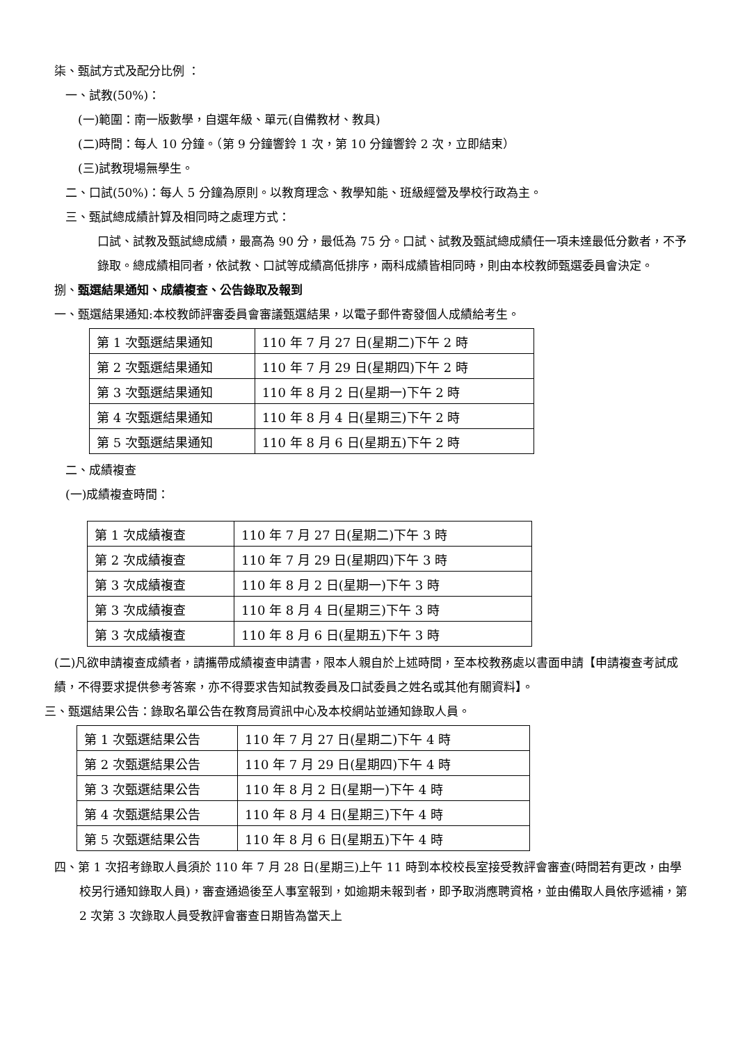柒、甄試方式及配分比例 ：
一、試教(50%)：
(一)範圍：南一版數學，自選年級、單元(自備教材、教具)
(二)時間：每人 10 分鐘。（第 9 分鐘響鈴 1 次，第 10 分鐘響鈴 2 次，立即結束）
(三)試教現場無學生。
二、口試(50%)：每人 5 分鐘為原則。以教育理念、教學知能、班級經營及學校行政為主。
三、甄試總成績計算及相同時之處理方式：
口試、試教及甄試總成績，最高為 90 分，最低為 75 分。口試、試教及甄試總成績任一項未達最低分數者，不予錄取。總成績相同者，依試教、口試等成績高低排序，兩科成績皆相同時，則由本校教師甄選委員會決定。
捌、甄選結果通知、成績複查、公告錄取及報到
一、甄選結果通知:本校教師評審委員會審議甄選結果，以電子郵件寄發個人成績給考生。
| 第 1 次甄選結果通知 | 110 年 7 月 27 日(星期二)下午 2 時 |
| 第 2 次甄選結果通知 | 110 年 7 月 29 日(星期四)下午 2 時 |
| 第 3 次甄選結果通知 | 110 年 8 月 2 日(星期一)下午 2 時 |
| 第 4 次甄選結果通知 | 110 年 8 月 4 日(星期三)下午 2 時 |
| 第 5 次甄選結果通知 | 110 年 8 月 6 日(星期五)下午 2 時 |
二、成績複查
(一)成績複查時間：
| 第 1 次成績複查 | 110 年 7 月 27 日(星期二)下午 3 時 |
| 第 2 次成績複查 | 110 年 7 月 29 日(星期四)下午 3 時 |
| 第 3 次成績複查 | 110 年 8 月 2 日(星期一)下午 3 時 |
| 第 3 次成績複查 | 110 年 8 月 4 日(星期三)下午 3 時 |
| 第 3 次成績複查 | 110 年 8 月 6 日(星期五)下午 3 時 |
(二)凡欲申請複查成績者，請攜帶成績複查申請書，限本人親自於上述時間，至本校教務處以書面申請【申請複查考試成績，不得要求提供參考答案，亦不得要求告知試教委員及口試委員之姓名或其他有關資料】。
三、甄選結果公告：錄取名單公告在教育局資訊中心及本校網站並通知錄取人員。
| 第 1 次甄選結果公告 | 110 年 7 月 27 日(星期二)下午 4 時 |
| 第 2 次甄選結果公告 | 110 年 7 月 29 日(星期四)下午 4 時 |
| 第 3 次甄選結果公告 | 110 年 8 月 2 日(星期一)下午 4 時 |
| 第 4 次甄選結果公告 | 110 年 8 月 4 日(星期三)下午 4 時 |
| 第 5 次甄選結果公告 | 110 年 8 月 6 日(星期五)下午 4 時 |
四、第 1 次招考錄取人員須於 110 年 7 月 28 日(星期三)上午 11 時到本校校長室接受教評會審查(時間若有更改，由學校另行通知錄取人員)，審查通過後至人事室報到，如逾期未報到者，即予取消應聘資格，並由備取人員依序遞補，第 2 次第 3 次錄取人員受教評會審查日期皆為當天上